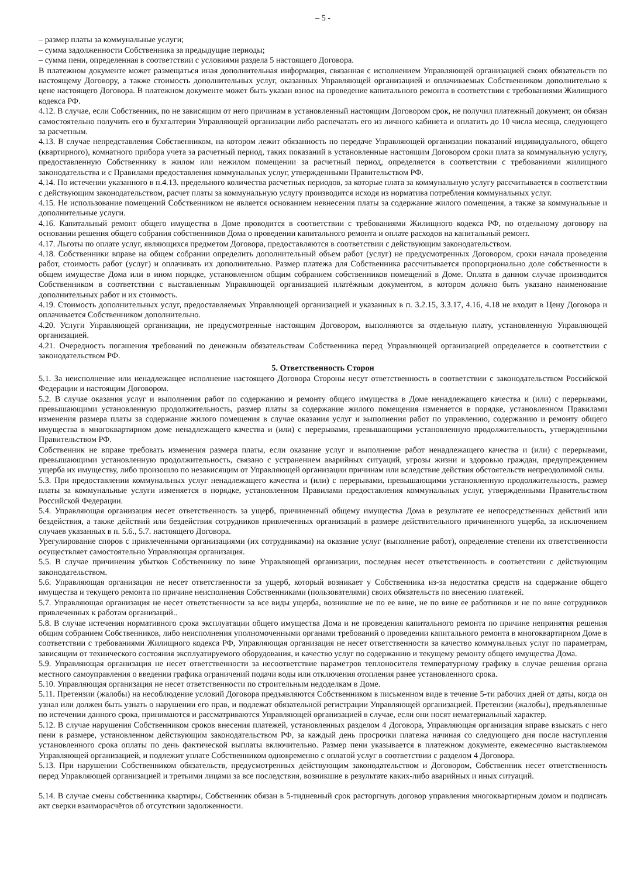– 5 -
– размер платы за коммунальные услуги;
– сумма задолженности Собственника за предыдущие периоды;
– сумма пени, определенная в соответствии с условиями раздела 5 настоящего Договора.
В платежном документе может размещаться иная дополнительная информация, связанная с исполнением Управляющей организацией своих обязательств по настоящему Договору, а также стоимость дополнительных услуг, оказанных Управляющей организацией и оплачиваемых Собственником дополнительно к цене настоящего Договора. В платежном документе может быть указан взнос на проведение капитального ремонта в соответствии с требованиями Жилищного кодекса РФ.
4.12. В случае, если Собственник, по не зависящим от него причинам в установленный настоящим Договором срок, не получил платежный документ, он обязан самостоятельно получить его в бухгалтерии Управляющей организации либо распечатать его из личного кабинета и оплатить до 10 числа месяца, следующего за расчетным.
4.13. В случае непредставления Собственником, на котором лежит обязанность по передаче Управляющей организации показаний индивидуального, общего (квартирного), комнатного прибора учета за расчетный период, таких показаний в установленные настоящим Договором сроки плата за коммунальную услугу, предоставленную Собственнику в жилом или нежилом помещении за расчетный период, определяется в соответствии с требованиями жилищного законодательства и с Правилами предоставления коммунальных услуг, утвержденными Правительством РФ.
4.14. По истечении указанного в п.4.13. предельного количества расчетных периодов, за которые плата за коммунальную услугу рассчитывается в соответствии с действующим законодательством, расчет платы за коммунальную услугу производится исходя из норматива потребления коммунальных услуг.
4.15. Не использование помещений Собственником не является основанием невнесения платы за содержание жилого помещения, а также за коммунальные и дополнительные услуги.
4.16. Капитальный ремонт общего имущества в Доме проводится в соответствии с требованиями Жилищного кодекса РФ, по отдельному договору на основании решения общего собрания собственников Дома о проведении капитального ремонта и оплате расходов на капитальный ремонт.
4.17. Льготы по оплате услуг, являющихся предметом Договора, предоставляются в соответствии с действующим законодательством.
4.18. Собственники вправе на общем собрании определить дополнительный объем работ (услуг) не предусмотренных Договором, сроки начала проведения работ, стоимость работ (услуг) и оплачивать их дополнительно. Размер платежа для Собственника рассчитывается пропорционально доле собственности в общем имуществе Дома или в ином порядке, установленном общим собранием собственников помещений в Доме. Оплата в данном случае производится Собственником в соответствии с выставленным Управляющей организацией платёжным документом, в котором должно быть указано наименование дополнительных работ и их стоимость.
4.19. Стоимость дополнительных услуг, предоставляемых Управляющей организацией и указанных в п. 3.2.15, 3.3.17, 4.16, 4.18 не входит в Цену Договора и оплачивается Собственником дополнительно.
4.20. Услуги Управляющей организации, не предусмотренные настоящим Договором, выполняются за отдельную плату, установленную Управляющей организацией.
4.21. Очередность погашения требований по денежным обязательствам Собственника перед Управляющей организацией определяется в соответствии с законодательством РФ.
5. Ответственность Сторон
5.1. За неисполнение или ненадлежащее исполнение настоящего Договора Стороны несут ответственность в соответствии с законодательством Российской Федерации и настоящим Договором.
5.2. В случае оказания услуг и выполнения работ по содержанию и ремонту общего имущества в Доме ненадлежащего качества и (или) с перерывами, превышающими установленную продолжительность, размер платы за содержание жилого помещения изменяется в порядке, установленном Правилами изменения размера платы за содержание жилого помещения в случае оказания услуг и выполнения работ по управлению, содержанию и ремонту общего имущества в многоквартирном доме ненадлежащего качества и (или) с перерывами, превышающими установленную продолжительность, утвержденными Правительством РФ.
Собственник не вправе требовать изменения размера платы, если оказание услуг и выполнение работ ненадлежащего качества и (или) с перерывами, превышающими установленную продолжительность, связано с устранением аварийных ситуаций, угрозы жизни и здоровью граждан, предупреждением ущерба их имуществу, либо произошло по независящим от Управляющей организации причинам или вследствие действия обстоятельств непреодолимой силы.
5.3. При предоставлении коммунальных услуг ненадлежащего качества и (или) с перерывами, превышающими установленную продолжительность, размер платы за коммунальные услуги изменяется в порядке, установленном Правилами предоставления коммунальных услуг, утвержденными Правительством Российской Федерации.
5.4. Управляющая организация несет ответственность за ущерб, причиненный общему имущества Дома в результате ее непосредственных действий или бездействия, а также действий или бездействия сотрудников привлеченных организаций в размере действительного причиненного ущерба, за исключением случаев указанных в п. 5.6., 5.7. настоящего Договора.
Урегулирование споров с привлеченными организациями (их сотрудниками) на оказание услуг (выполнение работ), определение степени их ответственности осуществляет самостоятельно Управляющая организация.
5.5. В случае причинения убытков Собственнику по вине Управляющей организации, последняя несет ответственность в соответствии с действующим законодательством.
5.6. Управляющая организация не несет ответственности за ущерб, который возникает у Собственника из-за недостатка средств на содержание общего имущества и текущего ремонта по причине неисполнения Собственниками (пользователями) своих обязательств по внесению платежей.
5.7. Управляющая организация не несет ответственности за все виды ущерба, возникшие не по ее вине, не по вине ее работников и не по вине сотрудников привлеченных к работам организаций..
5.8. В случае истечения нормативного срока эксплуатации общего имущества Дома и не проведения капитального ремонта по причине непринятия решения общим собранием Собственников, либо неисполнения уполномоченными органами требований о проведении капитального ремонта в многоквартирном Доме в соответствии с требованиями Жилищного кодекса РФ, Управляющая организация не несет ответственности за качество коммунальных услуг по параметрам, зависящим от технического состояния эксплуатируемого оборудования, и качество услуг по содержанию и текущему ремонту общего имущества Дома.
5.9. Управляющая организация не несет ответственности за несоответствие параметров теплоносителя температурному графику в случае решения органа местного самоуправления о введении графика ограничений подачи воды или отключения отопления ранее установленного срока.
5.10. Управляющая организация не несет ответственности по строительным недоделкам в Доме.
5.11. Претензии (жалобы) на несоблюдение условий Договора предъявляются Собственником в письменном виде в течение 5-ти рабочих дней от даты, когда он узнал или должен быть узнать о нарушении его прав, и подлежат обязательной регистрации Управляющей организацией. Претензии (жалобы), предъявленные по истечении данного срока, принимаются и рассматриваются Управляющей организацией в случае, если они носят нематериальный характер.
5.12. В случае нарушения Собственником сроков внесения платежей, установленных разделом 4 Договора, Управляющая организация вправе взыскать с него пени в размере, установленном действующим законодательством РФ, за каждый день просрочки платежа начиная со следующего дня после наступления установленного срока оплаты по день фактической выплаты включительно. Размер пени указывается в платежном документе, ежемесячно выставляемом Управляющей организацией, и подлежит уплате Собственником одновременно с оплатой услуг в соответствии с разделом 4 Договора.
5.13. При нарушении Собственником обязательств, предусмотренных действующим законодательством и Договором, Собственник несет ответственность перед Управляющей организацией и третьими лицами за все последствия, возникшие в результате каких-либо аварийных и иных ситуаций.
5.14. В случае смены собственника квартиры, Собственник обязан в 5-тидневный срок расторгнуть договор управления многоквартирным домом и подписать акт сверки взаиморасчётов об отсутствии задолженности.